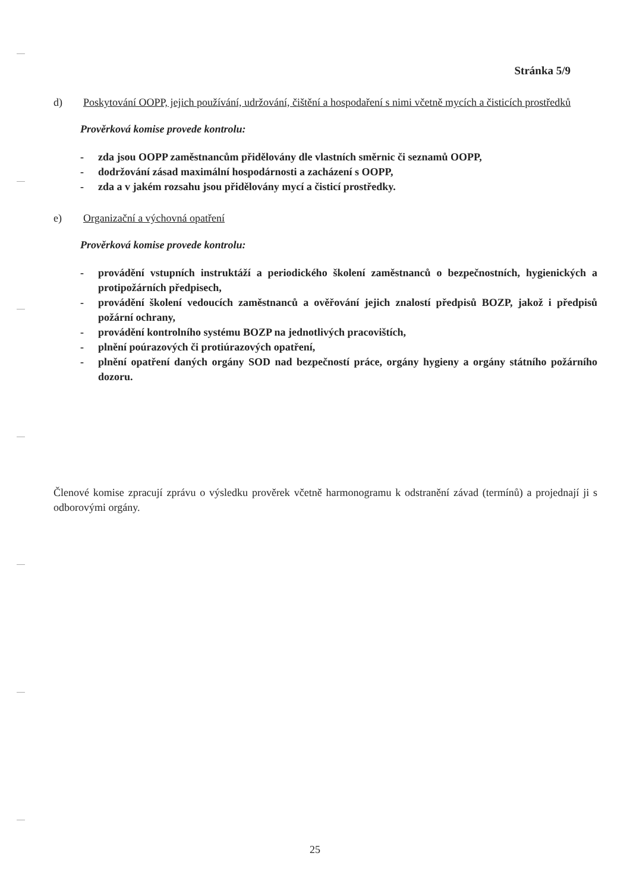Stránka 5/9
d) Poskytování OOPP, jejich používání, udržování, čištění a hospodaření s nimi včetně mycích a čisticích prostředků
Prověrková komise provede kontrolu:
- zda jsou OOPP zaměstnancům přidělovány dle vlastních směrnic či seznamů OOPP,
- dodržování zásad maximální hospodárnosti a zacházení s OOPP,
- zda a v jakém rozsahu jsou přidělovány mycí a čisticí prostředky.
e) Organizační a výchovná opatření
Prověrková komise provede kontrolu:
- provádění vstupních instruktáží a periodického školení zaměstnanců o bezpečnostních, hygienických a protipožárních předpisech,
- provádění školení vedoucích zaměstnanců a ověřování jejich znalostí předpisů BOZP, jakož i předpisů požární ochrany,
- provádění kontrolního systému BOZP na jednotlivých pracovištích,
- plnění poúrazových či protiúrazových opatření,
- plnění opatření daných orgány SOD nad bezpečností práce, orgány hygieny a orgány státního požárního dozoru.
Členové komise zpracují zprávu o výsledku prověrek včetně harmonogramu k odstranění závad (termínů) a projednají ji s odborovými orgány.
25